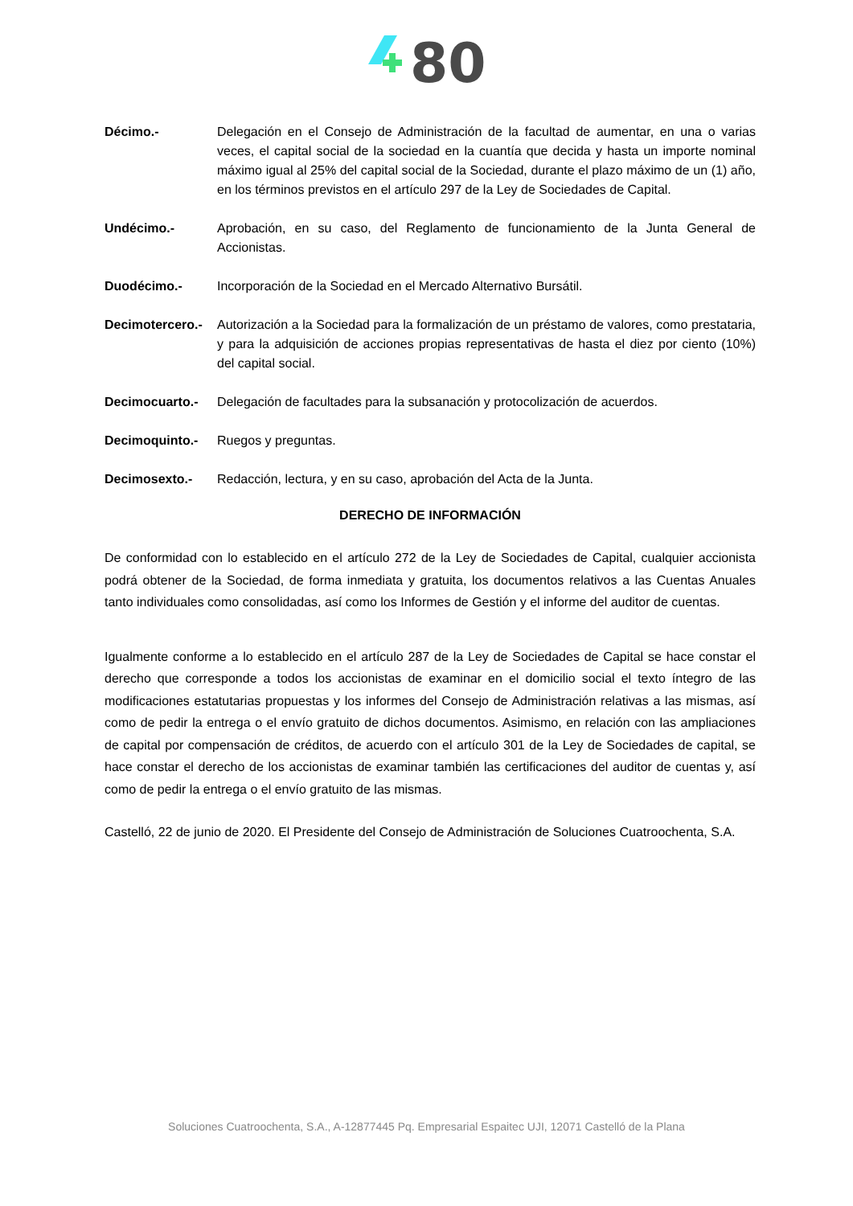80
Décimo.- Delegación en el Consejo de Administración de la facultad de aumentar, en una o varias veces, el capital social de la sociedad en la cuantía que decida y hasta un importe nominal máximo igual al 25% del capital social de la Sociedad, durante el plazo máximo de un (1) año, en los términos previstos en el artículo 297 de la Ley de Sociedades de Capital.
Undécimo.- Aprobación, en su caso, del Reglamento de funcionamiento de la Junta General de Accionistas.
Duodécimo.- Incorporación de la Sociedad en el Mercado Alternativo Bursátil.
Decimotercero.- Autorización a la Sociedad para la formalización de un préstamo de valores, como prestataria, y para la adquisición de acciones propias representativas de hasta el diez por ciento (10%) del capital social.
Decimocuarto.- Delegación de facultades para la subsanación y protocolización de acuerdos.
Decimoquinto.- Ruegos y preguntas.
Decimosexto.- Redacción, lectura, y en su caso, aprobación del Acta de la Junta.
DERECHO DE INFORMACIÓN
De conformidad con lo establecido en el artículo 272 de la Ley de Sociedades de Capital, cualquier accionista podrá obtener de la Sociedad, de forma inmediata y gratuita, los documentos relativos a las Cuentas Anuales tanto individuales como consolidadas, así como los Informes de Gestión y el informe del auditor de cuentas.
Igualmente conforme a lo establecido en el artículo 287 de la Ley de Sociedades de Capital se hace constar el derecho que corresponde a todos los accionistas de examinar en el domicilio social el texto íntegro de las modificaciones estatutarias propuestas y los informes del Consejo de Administración relativas a las mismas, así como de pedir la entrega o el envío gratuito de dichos documentos. Asimismo, en relación con las ampliaciones de capital por compensación de créditos, de acuerdo con el artículo 301 de la Ley de Sociedades de capital, se hace constar el derecho de los accionistas de examinar también las certificaciones del auditor de cuentas y, así como de pedir la entrega o el envío gratuito de las mismas.
Castelló, 22 de junio de 2020. El Presidente del Consejo de Administración de Soluciones Cuatroochenta, S.A.
Soluciones Cuatroochenta, S.A., A-12877445 Pq. Empresarial Espaitec UJI, 12071 Castelló de la Plana